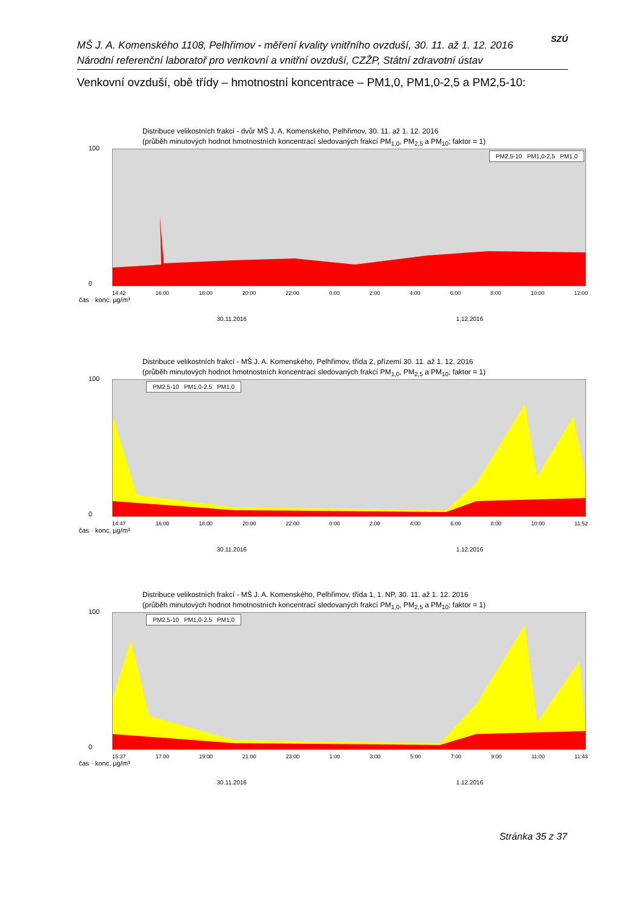MŠ J. A. Komenského 1108, Pelhřimov - měření kvality vnitřního ovzduší, 30. 11. až 1. 12. 2016
Národní referenční laboratoř pro venkovní a vnitřní ovzduší, CZŽP, Státní zdravotní ústav
SZÚ
Venkovní ovzduší, obě třídy – hmotnostní koncentrace – PM1,0, PM1,0-2,5 a PM2,5-10:
Distribuce velikostních frakcí - dvůr MŠ J. A. Komenského, Pelhřimov, 30. 11. až 1. 12. 2016
(průběh minutových hodnot hmotnostních koncentrací sledovaných frakcí PM<sub>1,0</sub>, PM<sub>2,5</sub> a PM<sub>10</sub>; faktor = 1)
PM2,5-10 PM1,0-2,5 PM1,0
100
0
14:42 16:00 18:00 20:00 22:00 0:00 2:00 4:00 6:00 8:00 10:00 12:00
čas · konc. µg/m³
30.11.2016 1.12.2016
Distribuce velikostních frakcí - MŠ J. A. Komenského, Pelhřimov, třída 2, přízemí 30. 11. až 1. 12. 2016
(průběh minutových hodnot hmotnostních koncentrací sledovaných frakcí PM<sub>1,0</sub>, PM<sub>2,5</sub> a PM<sub>10</sub>; faktor = 1)
PM2,5-10 PM1,0-2,5 PM1,0
100
0
14:47 16:00 18:00 20:00 22:00 0:00 2:00 4:00 6:00 8:00 10:00 11:52
čas · konc. µg/m³
30.11.2016 1.12.2016
Distribuce velikostních frakcí - MŠ J. A. Komenského, Pelhřimov, třída 1, 1. NP, 30. 11. až 1. 12. 2016
(průběh minutových hodnot hmotnostních koncentrací sledovaných frakcí PM<sub>1,0</sub>, PM<sub>2,5</sub> a PM<sub>10</sub>; faktor = 1)
PM2,5-10 PM1,0-2,5 PM1,0
100
0
15:37 17:00 19:00 21:00 23:00 1:00 3:00 5:00 7:00 9:00 11:00 11:43
čas · konc. µg/m³
30.11.2016 1.12.2016
Stránka 35 z 37